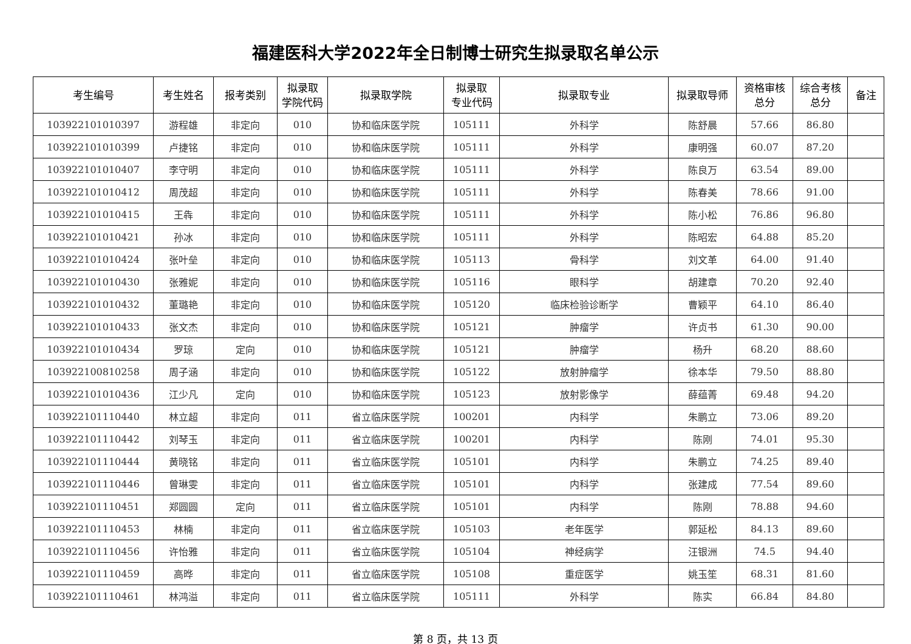福建医科大学2022年全日制博士研究生拟录取名单公示
| 考生编号 | 考生姓名 | 报考类别 | 拟录取 学院代码 | 拟录取学院 | 拟录取 专业代码 | 拟录取专业 | 拟录取导师 | 资格审核 总分 | 综合考核 总分 | 备注 |
| --- | --- | --- | --- | --- | --- | --- | --- | --- | --- | --- |
| 103922101010397 | 游程雄 | 非定向 | 010 | 协和临床医学院 | 105111 | 外科学 | 陈舒晨 | 57.66 | 86.80 | |
| 103922101010399 | 卢捷铭 | 非定向 | 010 | 协和临床医学院 | 105111 | 外科学 | 康明强 | 60.07 | 87.20 | |
| 103922101010407 | 李守明 | 非定向 | 010 | 协和临床医学院 | 105111 | 外科学 | 陈良万 | 63.54 | 89.00 | |
| 103922101010412 | 周茂超 | 非定向 | 010 | 协和临床医学院 | 105111 | 外科学 | 陈春美 | 78.66 | 91.00 | |
| 103922101010415 | 王犇 | 非定向 | 010 | 协和临床医学院 | 105111 | 外科学 | 陈小松 | 76.86 | 96.80 | |
| 103922101010421 | 孙冰 | 非定向 | 010 | 协和临床医学院 | 105111 | 外科学 | 陈昭宏 | 64.88 | 85.20 | |
| 103922101010424 | 张叶垒 | 非定向 | 010 | 协和临床医学院 | 105113 | 骨科学 | 刘文革 | 64.00 | 91.40 | |
| 103922101010430 | 张雅妮 | 非定向 | 010 | 协和临床医学院 | 105116 | 眼科学 | 胡建章 | 70.20 | 92.40 | |
| 103922101010432 | 董璐艳 | 非定向 | 010 | 协和临床医学院 | 105120 | 临床检验诊断学 | 曹颖平 | 64.10 | 86.40 | |
| 103922101010433 | 张文杰 | 非定向 | 010 | 协和临床医学院 | 105121 | 肿瘤学 | 许贞书 | 61.30 | 90.00 | |
| 103922101010434 | 罗琼 | 定向 | 010 | 协和临床医学院 | 105121 | 肿瘤学 | 杨升 | 68.20 | 88.60 | |
| 103922100810258 | 周子涵 | 非定向 | 010 | 协和临床医学院 | 105122 | 放射肿瘤学 | 徐本华 | 79.50 | 88.80 | |
| 103922101010436 | 江少凡 | 定向 | 010 | 协和临床医学院 | 105123 | 放射影像学 | 薛蕴菁 | 69.48 | 94.20 | |
| 103922101110440 | 林立超 | 非定向 | 011 | 省立临床医学院 | 100201 | 内科学 | 朱鹏立 | 73.06 | 89.20 | |
| 103922101110442 | 刘琴玉 | 非定向 | 011 | 省立临床医学院 | 100201 | 内科学 | 陈刚 | 74.01 | 95.30 | |
| 103922101110444 | 黄晓铭 | 非定向 | 011 | 省立临床医学院 | 105101 | 内科学 | 朱鹏立 | 74.25 | 89.40 | |
| 103922101110446 | 曾琳雯 | 非定向 | 011 | 省立临床医学院 | 105101 | 内科学 | 张建成 | 77.54 | 89.60 | |
| 103922101110451 | 郑圆圆 | 定向 | 011 | 省立临床医学院 | 105101 | 内科学 | 陈刚 | 78.88 | 94.60 | |
| 103922101110453 | 林楠 | 非定向 | 011 | 省立临床医学院 | 105103 | 老年医学 | 郭延松 | 84.13 | 89.60 | |
| 103922101110456 | 许怡雅 | 非定向 | 011 | 省立临床医学院 | 105104 | 神经病学 | 汪银洲 | 74.5 | 94.40 | |
| 103922101110459 | 高晔 | 非定向 | 011 | 省立临床医学院 | 105108 | 重症医学 | 姚玉笙 | 68.31 | 81.60 | |
| 103922101110461 | 林鸿溢 | 非定向 | 011 | 省立临床医学院 | 105111 | 外科学 | 陈实 | 66.84 | 84.80 | |
第 8 页，共 13 页